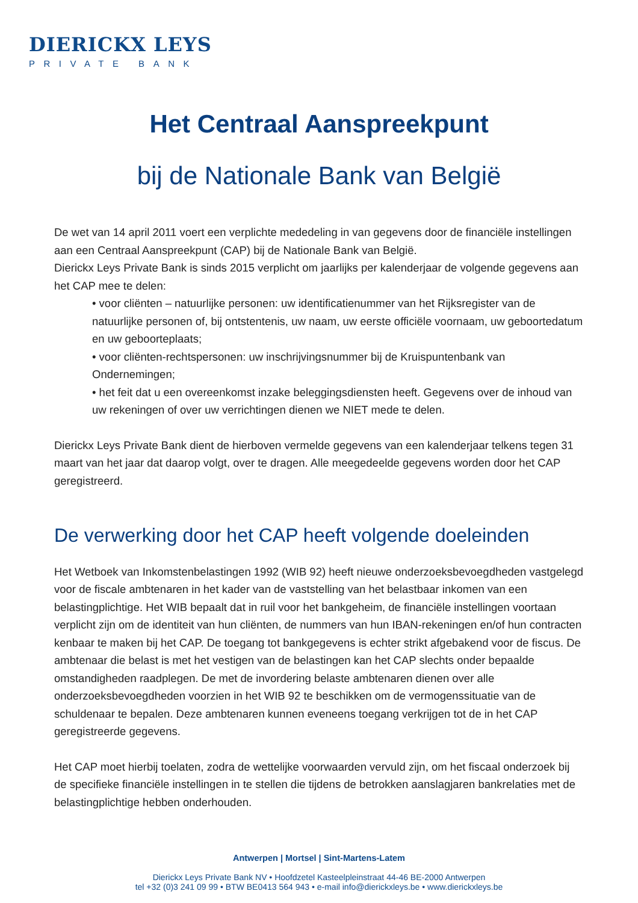DIERICKX LEYS
PRIVATE BANK
Het Centraal Aanspreekpunt
bij de Nationale Bank van België
De wet van 14 april 2011 voert een verplichte mededeling in van gegevens door de financiële instellingen aan een Centraal Aanspreekpunt (CAP) bij de Nationale Bank van België.
Dierickx Leys Private Bank is sinds 2015 verplicht om jaarlijks per kalenderjaar de volgende gegevens aan het CAP mee te delen:
• voor cliënten – natuurlijke personen: uw identificatienummer van het Rijksregister van de natuurlijke personen of, bij ontstentenis, uw naam, uw eerste officiële voornaam, uw geboortedatum en uw geboorteplaats;
• voor cliënten-rechtspersonen: uw inschrijvingsnummer bij de Kruispuntenbank van Ondernemingen;
• het feit dat u een overeenkomst inzake beleggingsdiensten heeft. Gegevens over de inhoud van uw rekeningen of over uw verrichtingen dienen we NIET mede te delen.
Dierickx Leys Private Bank dient de hierboven vermelde gegevens van een kalenderjaar telkens tegen 31 maart van het jaar dat daarop volgt, over te dragen. Alle meegedeelde gegevens worden door het CAP geregistreerd.
De verwerking door het CAP heeft volgende doeleinden
Het Wetboek van Inkomstenbelastingen 1992 (WIB 92) heeft nieuwe onderzoeksbevoegdheden vastgelegd voor de fiscale ambtenaren in het kader van de vaststelling van het belastbaar inkomen van een belastingplichtige. Het WIB bepaalt dat in ruil voor het bankgeheim, de financiële instellingen voortaan verplicht zijn om de identiteit van hun cliënten, de nummers van hun IBAN-rekeningen en/of hun contracten kenbaar te maken bij het CAP. De toegang tot bankgegevens is echter strikt afgebakend voor de fiscus. De ambtenaar die belast is met het vestigen van de belastingen kan het CAP slechts onder bepaalde omstandigheden raadplegen. De met de invordering belaste ambtenaren dienen over alle onderzoeksbevoegdheden voorzien in het WIB 92 te beschikken om de vermogenssituatie van de schuldenaar te bepalen. Deze ambtenaren kunnen eveneens toegang verkrijgen tot de in het CAP geregistreerde gegevens.
Het CAP moet hierbij toelaten, zodra de wettelijke voorwaarden vervuld zijn, om het fiscaal onderzoek bij de specifieke financiële instellingen in te stellen die tijdens de betrokken aanslagjaren bankrelaties met de belastingplichtige hebben onderhouden.
Antwerpen | Mortsel | Sint-Martens-Latem
Dierickx Leys Private Bank NV • Hoofdzetel Kasteelpleinstraat 44-46 BE-2000 Antwerpen
tel +32 (0)3 241 09 99 • BTW BE0413 564 943 • e-mail info@dierickxleys.be • www.dierickxleys.be